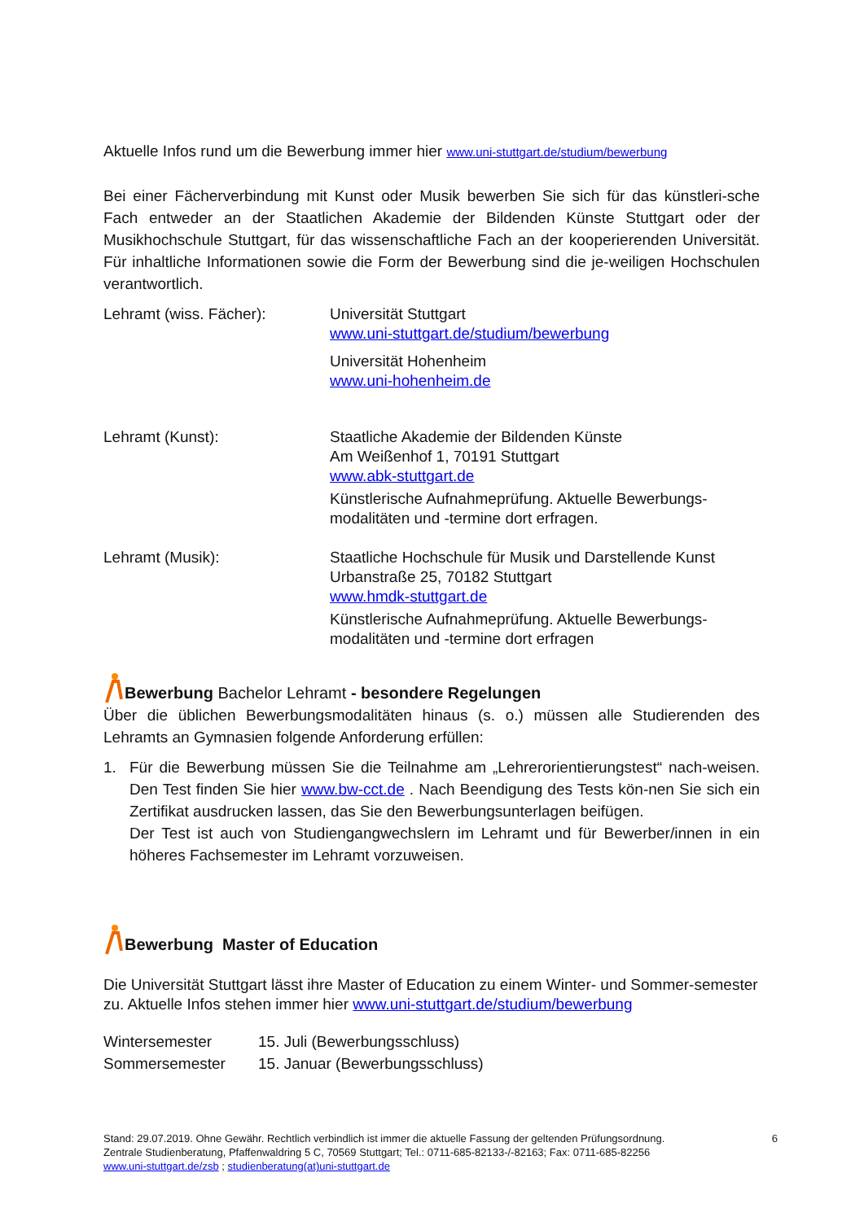Aktuelle Infos rund um die Bewerbung immer hier www.uni-stuttgart.de/studium/bewerbung
Bei einer Fächerverbindung mit Kunst oder Musik bewerben Sie sich für das künstleri-sche Fach entweder an der Staatlichen Akademie der Bildenden Künste Stuttgart oder der Musikhochschule Stuttgart, für das wissenschaftliche Fach an der kooperierenden Universität. Für inhaltliche Informationen sowie die Form der Bewerbung sind die je-weiligen Hochschulen verantwortlich.
| Lehramt (wiss. Fächer): | Universität Stuttgart www.uni-stuttgart.de/studium/bewerbung Universität Hohenheim www.uni-hohenheim.de |
| Lehramt (Kunst): | Staatliche Akademie der Bildenden Künste Am Weißenhof 1, 70191 Stuttgart www.abk-stuttgart.de Künstlerische Aufnahmeprüfung. Aktuelle Bewerbungs- modalitäten und -termine dort erfragen. |
| Lehramt (Musik): | Staatliche Hochschule für Musik und Darstellende Kunst Urbanstraße 25, 70182 Stuttgart www.hmdk-stuttgart.de Künstlerische Aufnahmeprüfung. Aktuelle Bewerbungs- modalitäten und -termine dort erfragen |
Bewerbung Bachelor Lehramt - besondere Regelungen
Über die üblichen Bewerbungsmodalitäten hinaus (s. o.) müssen alle Studierenden des Lehramts an Gymnasien folgende Anforderung erfüllen:
1. Für die Bewerbung müssen Sie die Teilnahme am „Lehrerorientierungstest“ nach-weisen. Den Test finden Sie hier www.bw-cct.de . Nach Beendigung des Tests kön-nen Sie sich ein Zertifikat ausdrucken lassen, das Sie den Bewerbungsunterlagen beifügen.
Der Test ist auch von Studiengangwechslern im Lehramt und für Bewerber/innen in ein höheres Fachsemester im Lehramt vorzuweisen.
Bewerbung Master of Education
Die Universität Stuttgart lässt ihre Master of Education zu einem Winter- und Sommer-semester zu. Aktuelle Infos stehen immer hier www.uni-stuttgart.de/studium/bewerbung
| Wintersemester | 15. Juli (Bewerbungsschluss) |
| Sommersemester | 15. Januar (Bewerbungsschluss) |
Stand: 29.07.2019. Ohne Gewähr. Rechtlich verbindlich ist immer die aktuelle Fassung der geltenden Prüfungsordnung. 6
Zentrale Studienberatung, Pfaffenwaldring 5 C, 70569 Stuttgart; Tel.: 0711-685-82133-/-82163; Fax: 0711-685-82256
www.uni-stuttgart.de/zsb ; studienberatung(at)uni-stuttgart.de